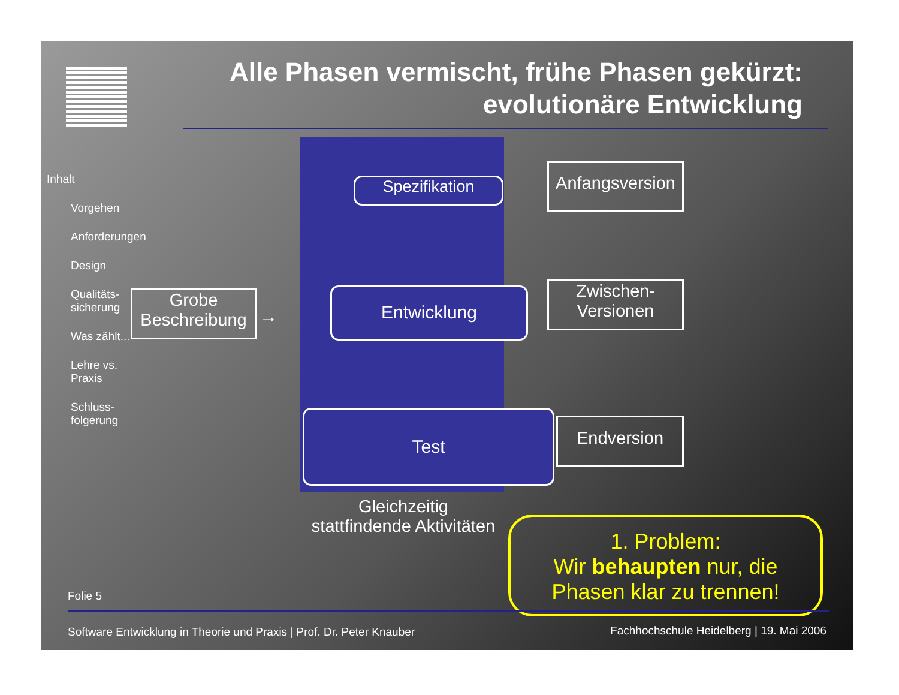Alle Phasen vermischt, frühe Phasen gekürzt:
evolutionäre Entwicklung
Inhalt
Vorgehen
Anforderungen
Design
Qualitäts-
sicherung
Was zählt...
Lehre vs.
Praxis
Schluss-
folgerung
Grobe
Beschreibung
→
Spezifikation
Entwicklung
Test
Anfangsversion
Zwischen-
Versionen
Endversion
Gleichzeitig
stattfindende Aktivitäten
1. Problem:
Wir behaupten nur, die
Phasen klar zu trennen!
Folie 5
Software Entwicklung in Theorie und Praxis | Prof. Dr. Peter Knauber
Fachhochschule Heidelberg | 19. Mai 2006